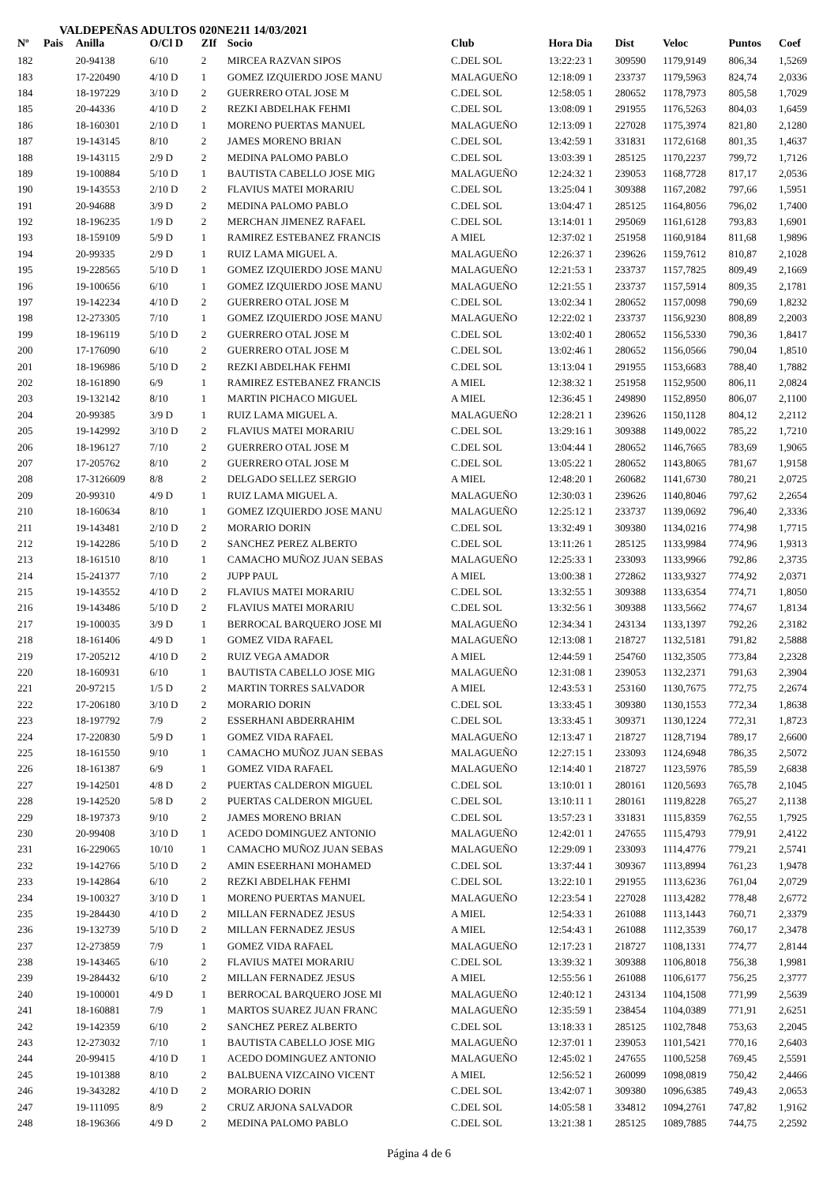VALDEPEÑAS ADULTOS 020NE211 14/03/2021
| Nº | Pais | Anilla | O/Cl D | ZIf | Socio | Club | Hora Dia | Dist | Veloc | Puntos | Coef |
| --- | --- | --- | --- | --- | --- | --- | --- | --- | --- | --- | --- |
| 182 | | 20-94138 | 6/10 | 2 | MIRCEA RAZVAN SIPOS | C.DEL SOL | 13:22:23 1 | 309590 | 1179,9149 | 806,34 | 1,5269 |
| 183 | | 17-220490 | 4/10 D | 1 | GOMEZ IZQUIERDO JOSE MANU | MALAGUEÑO | 12:18:09 1 | 233737 | 1179,5963 | 824,74 | 2,0336 |
| 184 | | 18-197229 | 3/10 D | 2 | GUERRERO OTAL JOSE M | C.DEL SOL | 12:58:05 1 | 280652 | 1178,7973 | 805,58 | 1,7029 |
| 185 | | 20-44336 | 4/10 D | 2 | REZKI ABDELHAK FEHMI | C.DEL SOL | 13:08:09 1 | 291955 | 1176,5263 | 804,03 | 1,6459 |
| 186 | | 18-160301 | 2/10 D | 1 | MORENO PUERTAS MANUEL | MALAGUEÑO | 12:13:09 1 | 227028 | 1175,3974 | 821,80 | 2,1280 |
| 187 | | 19-143145 | 8/10 | 2 | JAMES MORENO BRIAN | C.DEL SOL | 13:42:59 1 | 331831 | 1172,6168 | 801,35 | 1,4637 |
| 188 | | 19-143115 | 2/9 D | 2 | MEDINA PALOMO PABLO | C.DEL SOL | 13:03:39 1 | 285125 | 1170,2237 | 799,72 | 1,7126 |
| 189 | | 19-100884 | 5/10 D | 1 | BAUTISTA CABELLO JOSE MIG | MALAGUEÑO | 12:24:32 1 | 239053 | 1168,7728 | 817,17 | 2,0536 |
| 190 | | 19-143553 | 2/10 D | 2 | FLAVIUS MATEI MORARIU | C.DEL SOL | 13:25:04 1 | 309388 | 1167,2082 | 797,66 | 1,5951 |
| 191 | | 20-94688 | 3/9 D | 2 | MEDINA PALOMO PABLO | C.DEL SOL | 13:04:47 1 | 285125 | 1164,8056 | 796,02 | 1,7400 |
| 192 | | 18-196235 | 1/9 D | 2 | MERCHAN JIMENEZ RAFAEL | C.DEL SOL | 13:14:01 1 | 295069 | 1161,6128 | 793,83 | 1,6901 |
| 193 | | 18-159109 | 5/9 D | 1 | RAMIREZ ESTEBANEZ FRANCIS | A MIEL | 12:37:02 1 | 251958 | 1160,9184 | 811,68 | 1,9896 |
| 194 | | 20-99335 | 2/9 D | 1 | RUIZ LAMA MIGUEL A. | MALAGUEÑO | 12:26:37 1 | 239626 | 1159,7612 | 810,87 | 2,1028 |
| 195 | | 19-228565 | 5/10 D | 1 | GOMEZ IZQUIERDO JOSE MANU | MALAGUEÑO | 12:21:53 1 | 233737 | 1157,7825 | 809,49 | 2,1669 |
| 196 | | 19-100656 | 6/10 | 1 | GOMEZ IZQUIERDO JOSE MANU | MALAGUEÑO | 12:21:55 1 | 233737 | 1157,5914 | 809,35 | 2,1781 |
| 197 | | 19-142234 | 4/10 D | 2 | GUERRERO OTAL JOSE M | C.DEL SOL | 13:02:34 1 | 280652 | 1157,0098 | 790,69 | 1,8232 |
| 198 | | 12-273305 | 7/10 | 1 | GOMEZ IZQUIERDO JOSE MANU | MALAGUEÑO | 12:22:02 1 | 233737 | 1156,9230 | 808,89 | 2,2003 |
| 199 | | 18-196119 | 5/10 D | 2 | GUERRERO OTAL JOSE M | C.DEL SOL | 13:02:40 1 | 280652 | 1156,5330 | 790,36 | 1,8417 |
| 200 | | 17-176090 | 6/10 | 2 | GUERRERO OTAL JOSE M | C.DEL SOL | 13:02:46 1 | 280652 | 1156,0566 | 790,04 | 1,8510 |
| 201 | | 18-196986 | 5/10 D | 2 | REZKI ABDELHAK FEHMI | C.DEL SOL | 13:13:04 1 | 291955 | 1153,6683 | 788,40 | 1,7882 |
| 202 | | 18-161890 | 6/9 | 1 | RAMIREZ ESTEBANEZ FRANCIS | A MIEL | 12:38:32 1 | 251958 | 1152,9500 | 806,11 | 2,0824 |
| 203 | | 19-132142 | 8/10 | 1 | MARTIN PICHACO MIGUEL | A MIEL | 12:36:45 1 | 249890 | 1152,8950 | 806,07 | 2,1100 |
| 204 | | 20-99385 | 3/9 D | 1 | RUIZ LAMA MIGUEL A. | MALAGUEÑO | 12:28:21 1 | 239626 | 1150,1128 | 804,12 | 2,2112 |
| 205 | | 19-142992 | 3/10 D | 2 | FLAVIUS MATEI MORARIU | C.DEL SOL | 13:29:16 1 | 309388 | 1149,0022 | 785,22 | 1,7210 |
| 206 | | 18-196127 | 7/10 | 2 | GUERRERO OTAL JOSE M | C.DEL SOL | 13:04:44 1 | 280652 | 1146,7665 | 783,69 | 1,9065 |
| 207 | | 17-205762 | 8/10 | 2 | GUERRERO OTAL JOSE M | C.DEL SOL | 13:05:22 1 | 280652 | 1143,8065 | 781,67 | 1,9158 |
| 208 | | 17-3126609 | 8/8 | 2 | DELGADO SELLEZ SERGIO | A MIEL | 12:48:20 1 | 260682 | 1141,6730 | 780,21 | 2,0725 |
| 209 | | 20-99310 | 4/9 D | 1 | RUIZ LAMA MIGUEL A. | MALAGUEÑO | 12:30:03 1 | 239626 | 1140,8046 | 797,62 | 2,2654 |
| 210 | | 18-160634 | 8/10 | 1 | GOMEZ IZQUIERDO JOSE MANU | MALAGUEÑO | 12:25:12 1 | 233737 | 1139,0692 | 796,40 | 2,3336 |
| 211 | | 19-143481 | 2/10 D | 2 | MORARIO DORIN | C.DEL SOL | 13:32:49 1 | 309380 | 1134,0216 | 774,98 | 1,7715 |
| 212 | | 19-142286 | 5/10 D | 2 | SANCHEZ PEREZ ALBERTO | C.DEL SOL | 13:11:26 1 | 285125 | 1133,9984 | 774,96 | 1,9313 |
| 213 | | 18-161510 | 8/10 | 1 | CAMACHO MUÑOZ JUAN SEBAS | MALAGUEÑO | 12:25:33 1 | 233093 | 1133,9966 | 792,86 | 2,3735 |
| 214 | | 15-241377 | 7/10 | 2 | JUPP PAUL | A MIEL | 13:00:38 1 | 272862 | 1133,9327 | 774,92 | 2,0371 |
| 215 | | 19-143552 | 4/10 D | 2 | FLAVIUS MATEI MORARIU | C.DEL SOL | 13:32:55 1 | 309388 | 1133,6354 | 774,71 | 1,8050 |
| 216 | | 19-143486 | 5/10 D | 2 | FLAVIUS MATEI MORARIU | C.DEL SOL | 13:32:56 1 | 309388 | 1133,5662 | 774,67 | 1,8134 |
| 217 | | 19-100035 | 3/9 D | 1 | BERROCAL BARQUERO JOSE MI | MALAGUEÑO | 12:34:34 1 | 243134 | 1133,1397 | 792,26 | 2,3182 |
| 218 | | 18-161406 | 4/9 D | 1 | GOMEZ VIDA RAFAEL | MALAGUEÑO | 12:13:08 1 | 218727 | 1132,5181 | 791,82 | 2,5888 |
| 219 | | 17-205212 | 4/10 D | 2 | RUIZ VEGA AMADOR | A MIEL | 12:44:59 1 | 254760 | 1132,3505 | 773,84 | 2,2328 |
| 220 | | 18-160931 | 6/10 | 1 | BAUTISTA CABELLO JOSE MIG | MALAGUEÑO | 12:31:08 1 | 239053 | 1132,2371 | 791,63 | 2,3904 |
| 221 | | 20-97215 | 1/5 D | 2 | MARTIN TORRES SALVADOR | A MIEL | 12:43:53 1 | 253160 | 1130,7675 | 772,75 | 2,2674 |
| 222 | | 17-206180 | 3/10 D | 2 | MORARIO DORIN | C.DEL SOL | 13:33:45 1 | 309380 | 1130,1553 | 772,34 | 1,8638 |
| 223 | | 18-197792 | 7/9 | 2 | ESSERHANI ABDERRAHIM | C.DEL SOL | 13:33:45 1 | 309371 | 1130,1224 | 772,31 | 1,8723 |
| 224 | | 17-220830 | 5/9 D | 1 | GOMEZ VIDA RAFAEL | MALAGUEÑO | 12:13:47 1 | 218727 | 1128,7194 | 789,17 | 2,6600 |
| 225 | | 18-161550 | 9/10 | 1 | CAMACHO MUÑOZ JUAN SEBAS | MALAGUEÑO | 12:27:15 1 | 233093 | 1124,6948 | 786,35 | 2,5072 |
| 226 | | 18-161387 | 6/9 | 1 | GOMEZ VIDA RAFAEL | MALAGUEÑO | 12:14:40 1 | 218727 | 1123,5976 | 785,59 | 2,6838 |
| 227 | | 19-142501 | 4/8 D | 2 | PUERTAS CALDERON MIGUEL | C.DEL SOL | 13:10:01 1 | 280161 | 1120,5693 | 765,78 | 2,1045 |
| 228 | | 19-142520 | 5/8 D | 2 | PUERTAS CALDERON MIGUEL | C.DEL SOL | 13:10:11 1 | 280161 | 1119,8228 | 765,27 | 2,1138 |
| 229 | | 18-197373 | 9/10 | 2 | JAMES MORENO BRIAN | C.DEL SOL | 13:57:23 1 | 331831 | 1115,8359 | 762,55 | 1,7925 |
| 230 | | 20-99408 | 3/10 D | 1 | ACEDO DOMINGUEZ ANTONIO | MALAGUEÑO | 12:42:01 1 | 247655 | 1115,4793 | 779,91 | 2,4122 |
| 231 | | 16-229065 | 10/10 | 1 | CAMACHO MUÑOZ JUAN SEBAS | MALAGUEÑO | 12:29:09 1 | 233093 | 1114,4776 | 779,21 | 2,5741 |
| 232 | | 19-142766 | 5/10 D | 2 | AMIN ESEERHANI MOHAMED | C.DEL SOL | 13:37:44 1 | 309367 | 1113,8994 | 761,23 | 1,9478 |
| 233 | | 19-142864 | 6/10 | 2 | REZKI ABDELHAK FEHMI | C.DEL SOL | 13:22:10 1 | 291955 | 1113,6236 | 761,04 | 2,0729 |
| 234 | | 19-100327 | 3/10 D | 1 | MORENO PUERTAS MANUEL | MALAGUEÑO | 12:23:54 1 | 227028 | 1113,4282 | 778,48 | 2,6772 |
| 235 | | 19-284430 | 4/10 D | 2 | MILLAN FERNADEZ JESUS | A MIEL | 12:54:33 1 | 261088 | 1113,1443 | 760,71 | 2,3379 |
| 236 | | 19-132739 | 5/10 D | 2 | MILLAN FERNADEZ JESUS | A MIEL | 12:54:43 1 | 261088 | 1112,3539 | 760,17 | 2,3478 |
| 237 | | 12-273859 | 7/9 | 1 | GOMEZ VIDA RAFAEL | MALAGUEÑO | 12:17:23 1 | 218727 | 1108,1331 | 774,77 | 2,8144 |
| 238 | | 19-143465 | 6/10 | 2 | FLAVIUS MATEI MORARIU | C.DEL SOL | 13:39:32 1 | 309388 | 1106,8018 | 756,38 | 1,9981 |
| 239 | | 19-284432 | 6/10 | 2 | MILLAN FERNADEZ JESUS | A MIEL | 12:55:56 1 | 261088 | 1106,6177 | 756,25 | 2,3777 |
| 240 | | 19-100001 | 4/9 D | 1 | BERROCAL BARQUERO JOSE MI | MALAGUEÑO | 12:40:12 1 | 243134 | 1104,1508 | 771,99 | 2,5639 |
| 241 | | 18-160881 | 7/9 | 1 | MARTOS SUAREZ JUAN FRANC | MALAGUEÑO | 12:35:59 1 | 238454 | 1104,0389 | 771,91 | 2,6251 |
| 242 | | 19-142359 | 6/10 | 2 | SANCHEZ PEREZ ALBERTO | C.DEL SOL | 13:18:33 1 | 285125 | 1102,7848 | 753,63 | 2,2045 |
| 243 | | 12-273032 | 7/10 | 1 | BAUTISTA CABELLO JOSE MIG | MALAGUEÑO | 12:37:01 1 | 239053 | 1101,5421 | 770,16 | 2,6403 |
| 244 | | 20-99415 | 4/10 D | 1 | ACEDO DOMINGUEZ ANTONIO | MALAGUEÑO | 12:45:02 1 | 247655 | 1100,5258 | 769,45 | 2,5591 |
| 245 | | 19-101388 | 8/10 | 2 | BALBUENA VIZCAINO VICENT | A MIEL | 12:56:52 1 | 260099 | 1098,0819 | 750,42 | 2,4466 |
| 246 | | 19-343282 | 4/10 D | 2 | MORARIO DORIN | C.DEL SOL | 13:42:07 1 | 309380 | 1096,6385 | 749,43 | 2,0653 |
| 247 | | 19-111095 | 8/9 | 2 | CRUZ ARJONA SALVADOR | C.DEL SOL | 14:05:58 1 | 334812 | 1094,2761 | 747,82 | 1,9162 |
| 248 | | 18-196366 | 4/9 D | 2 | MEDINA PALOMO PABLO | C.DEL SOL | 13:21:38 1 | 285125 | 1089,7885 | 744,75 | 2,2592 |
Página 4 de 6